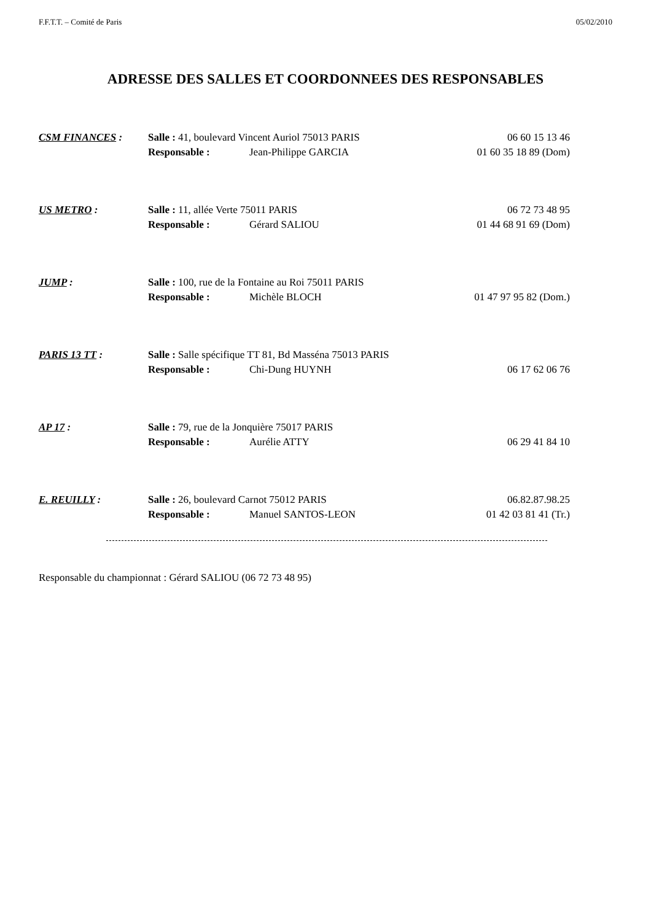F.F.T.T. – Comité de Paris 05/02/2010
ADRESSE DES SALLES ET COORDONNEES DES RESPONSABLES
CSM FINANCES : Salle : 41, boulevard Vincent Auriol 75013 PARIS 06 60 15 13 46 Responsable : Jean-Philippe GARCIA 01 60 35 18 89 (Dom)
US METRO : Salle : 11, allée Verte 75011 PARIS 06 72 73 48 95 Responsable : Gérard SALIOU 01 44 68 91 69 (Dom)
JUMP : Salle : 100, rue de la Fontaine au Roi 75011 PARIS Responsable : Michèle BLOCH 01 47 97 95 82 (Dom.)
PARIS 13 TT : Salle : Salle spécifique TT 81, Bd Masséna 75013 PARIS Responsable : Chi-Dung HUYNH 06 17 62 06 76
AP 17 : Salle : 79, rue de la Jonquière 75017 PARIS Responsable : Aurélie ATTY 06 29 41 84 10
E. REUILLY : Salle : 26, boulevard Carnot 75012 PARIS 06.82.87.98.25 Responsable : Manuel SANTOS-LEON 01 42 03 81 41 (Tr.)
Responsable du championnat : Gérard SALIOU (06 72 73 48 95)